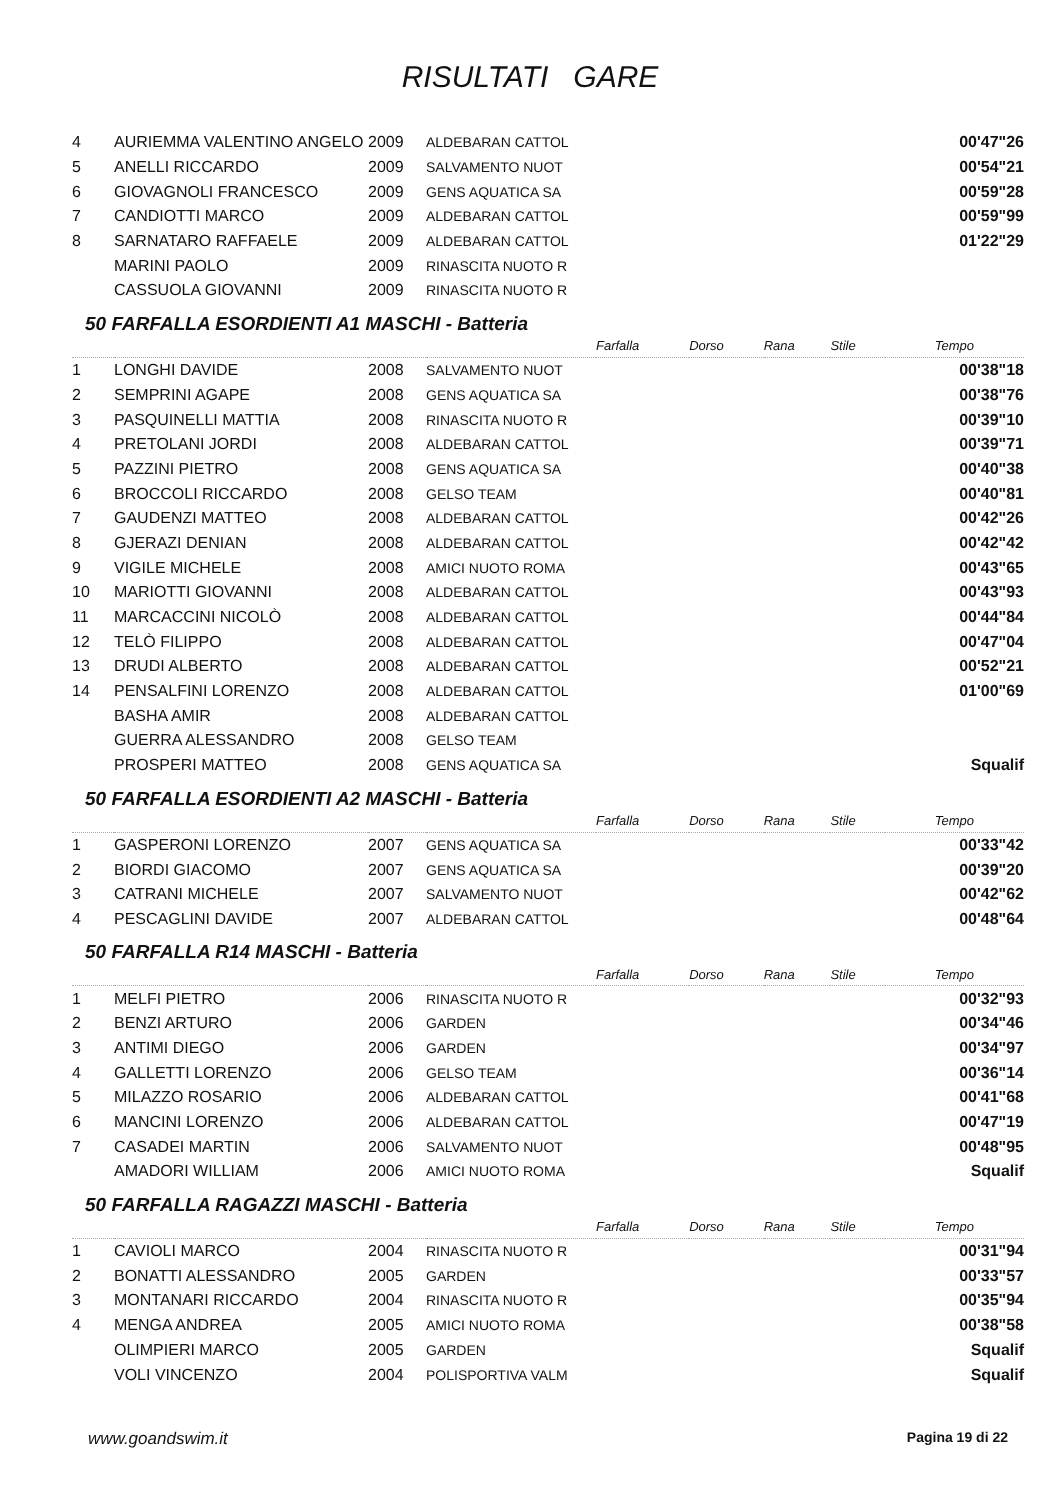RISULTATI GARE
| 4 | AURIEMMA VALENTINO ANGELO | 2009 | ALDEBARAN CATTOL | | 00'47"26 |
| 5 | ANELLI RICCARDO | 2009 | SALVAMENTO NUOT | | 00'54"21 |
| 6 | GIOVAGNOLI FRANCESCO | 2009 | GENS AQUATICA SA | | 00'59"28 |
| 7 | CANDIOTTI MARCO | 2009 | ALDEBARAN CATTOL | | 00'59"99 |
| 8 | SARNATARO RAFFAELE | 2009 | ALDEBARAN CATTOL | | 01'22"29 |
| | MARINI PAOLO | 2009 | RINASCITA NUOTO R | | |
| | CASSUOLA GIOVANNI | 2009 | RINASCITA NUOTO R | | |
50 FARFALLA ESORDIENTI A1 MASCHI - Batteria
| | | | | Farfalla | Dorso | Rana | Stile | Tempo | |
| 1 | LONGHI DAVIDE | 2008 | SALVAMENTO NUOT | | | | | | 00'38"18 |
| 2 | SEMPRINI AGAPE | 2008 | GENS AQUATICA SA | | | | | | 00'38"76 |
| 3 | PASQUINELLI MATTIA | 2008 | RINASCITA NUOTO R | | | | | | 00'39"10 |
| 4 | PRETOLANI JORDI | 2008 | ALDEBARAN CATTOL | | | | | | 00'39"71 |
| 5 | PAZZINI PIETRO | 2008 | GENS AQUATICA SA | | | | | | 00'40"38 |
| 6 | BROCCOLI RICCARDO | 2008 | GELSO TEAM | | | | | | 00'40"81 |
| 7 | GAUDENZI MATTEO | 2008 | ALDEBARAN CATTOL | | | | | | 00'42"26 |
| 8 | GJERAZI DENIAN | 2008 | ALDEBARAN CATTOL | | | | | | 00'42"42 |
| 9 | VIGILE MICHELE | 2008 | AMICI NUOTO ROMA | | | | | | 00'43"65 |
| 10 | MARIOTTI GIOVANNI | 2008 | ALDEBARAN CATTOL | | | | | | 00'43"93 |
| 11 | MARCACCINI NICOLÒ | 2008 | ALDEBARAN CATTOL | | | | | | 00'44"84 |
| 12 | TELÒ FILIPPO | 2008 | ALDEBARAN CATTOL | | | | | | 00'47"04 |
| 13 | DRUDI ALBERTO | 2008 | ALDEBARAN CATTOL | | | | | | 00'52"21 |
| 14 | PENSALFINI LORENZO | 2008 | ALDEBARAN CATTOL | | | | | | 01'00"69 |
| | BASHA AMIR | 2008 | ALDEBARAN CATTOL | | | | | | |
| | GUERRA ALESSANDRO | 2008 | GELSO TEAM | | | | | | |
| | PROSPERI MATTEO | 2008 | GENS AQUATICA SA | | | | | | Squalif |
50 FARFALLA ESORDIENTI A2 MASCHI - Batteria
| | | | | Farfalla | Dorso | Rana | Stile | Tempo | |
| 1 | GASPERONI LORENZO | 2007 | GENS AQUATICA SA | | | | | | 00'33"42 |
| 2 | BIORDI GIACOMO | 2007 | GENS AQUATICA SA | | | | | | 00'39"20 |
| 3 | CATRANI MICHELE | 2007 | SALVAMENTO NUOT | | | | | | 00'42"62 |
| 4 | PESCAGLINI DAVIDE | 2007 | ALDEBARAN CATTOL | | | | | | 00'48"64 |
50 FARFALLA R14 MASCHI - Batteria
| | | | | Farfalla | Dorso | Rana | Stile | Tempo | |
| 1 | MELFI PIETRO | 2006 | RINASCITA NUOTO R | | | | | | 00'32"93 |
| 2 | BENZI ARTURO | 2006 | GARDEN | | | | | | 00'34"46 |
| 3 | ANTIMI DIEGO | 2006 | GARDEN | | | | | | 00'34"97 |
| 4 | GALLETTI LORENZO | 2006 | GELSO TEAM | | | | | | 00'36"14 |
| 5 | MILAZZO ROSARIO | 2006 | ALDEBARAN CATTOL | | | | | | 00'41"68 |
| 6 | MANCINI LORENZO | 2006 | ALDEBARAN CATTOL | | | | | | 00'47"19 |
| 7 | CASADEI MARTIN | 2006 | SALVAMENTO NUOT | | | | | | 00'48"95 |
| | AMADORI WILLIAM | 2006 | AMICI NUOTO ROMA | | | | | | Squalif |
50 FARFALLA RAGAZZI MASCHI - Batteria
| | | | | Farfalla | Dorso | Rana | Stile | Tempo | |
| 1 | CAVIOLI MARCO | 2004 | RINASCITA NUOTO R | | | | | | 00'31"94 |
| 2 | BONATTI ALESSANDRO | 2005 | GARDEN | | | | | | 00'33"57 |
| 3 | MONTANARI RICCARDO | 2004 | RINASCITA NUOTO R | | | | | | 00'35"94 |
| 4 | MENGA ANDREA | 2005 | AMICI NUOTO ROMA | | | | | | 00'38"58 |
| | OLIMPIERI MARCO | 2005 | GARDEN | | | | | | Squalif |
| | VOLI VINCENZO | 2004 | POLISPORTIVA VALM | | | | | | Squalif |
www.goandswim.it Pagina 19 di 22